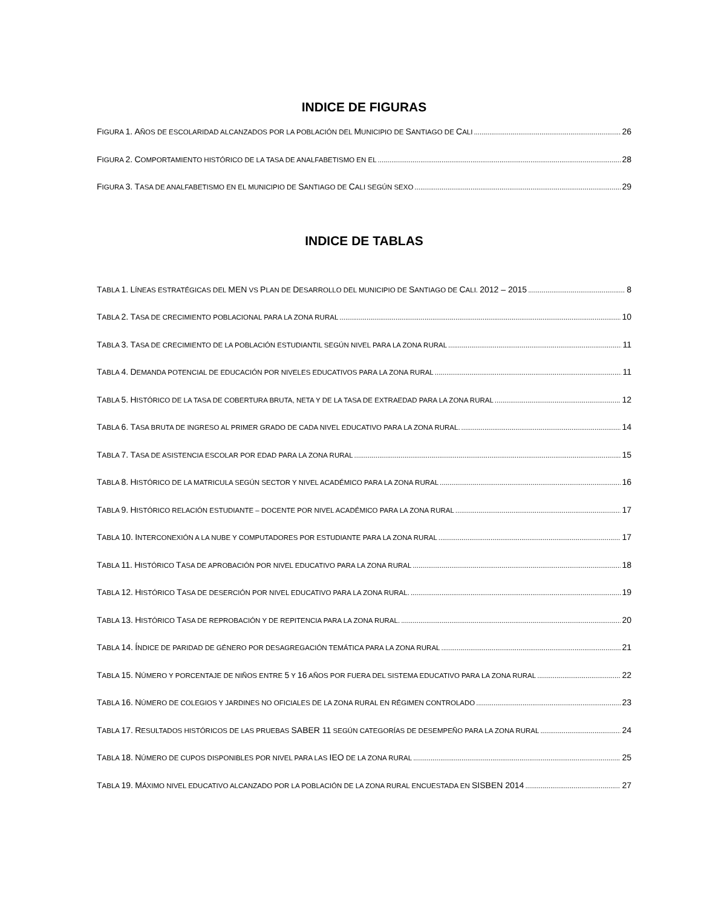INDICE DE FIGURAS
FIGURA 1. AÑOS DE ESCOLARIDAD ALCANZADOS POR LA POBLACIÓN DEL MUNICIPIO DE SANTIAGO DE CALI 26
FIGURA 2. COMPORTAMIENTO HISTÓRICO DE LA TASA DE ANALFABETISMO EN EL 28
FIGURA 3. TASA DE ANALFABETISMO EN EL MUNICIPIO DE SANTIAGO DE CALI SEGÚN SEXO 29
INDICE DE TABLAS
TABLA 1. LÍNEAS ESTRATÉGICAS DEL MEN VS PLAN DE DESARROLLO DEL MUNICIPIO DE SANTIAGO DE CALI. 2012 – 2015 8
TABLA 2. TASA DE CRECIMIENTO POBLACIONAL PARA LA ZONA RURAL 10
TABLA 3. TASA DE CRECIMIENTO DE LA POBLACIÓN ESTUDIANTIL SEGÚN NIVEL PARA LA ZONA RURAL 11
TABLA 4. DEMANDA POTENCIAL DE EDUCACIÓN POR NIVELES EDUCATIVOS PARA LA ZONA RURAL 11
TABLA 5. HISTÓRICO DE LA TASA DE COBERTURA BRUTA, NETA Y DE LA TASA DE EXTRAEDAD PARA LA ZONA RURAL 12
TABLA 6. TASA BRUTA DE INGRESO AL PRIMER GRADO DE CADA NIVEL EDUCATIVO PARA LA ZONA RURAL. 14
TABLA 7. TASA DE ASISTENCIA ESCOLAR POR EDAD PARA LA ZONA RURAL 15
TABLA 8. HISTÓRICO DE LA MATRICULA SEGÚN SECTOR Y NIVEL ACADÉMICO PARA LA ZONA RURAL 16
TABLA 9. HISTÓRICO RELACIÓN ESTUDIANTE – DOCENTE POR NIVEL ACADÉMICO PARA LA ZONA RURAL 17
TABLA 10. INTERCONEXIÓN A LA NUBE Y COMPUTADORES POR ESTUDIANTE PARA LA ZONA RURAL 17
TABLA 11. HISTÓRICO TASA DE APROBACIÓN POR NIVEL EDUCATIVO PARA LA ZONA RURAL 18
TABLA 12. HISTÓRICO TASA DE DESERCIÓN POR NIVEL EDUCATIVO PARA LA ZONA RURAL. 19
TABLA 13. HISTÓRICO TASA DE REPROBACIÓN Y DE REPITENCIA PARA LA ZONA RURAL. 20
TABLA 14. ÍNDICE DE PARIDAD DE GÉNERO POR DESAGREGACIÓN TEMÁTICA PARA LA ZONA RURAL 21
TABLA 15. NÚMERO Y PORCENTAJE DE NIÑOS ENTRE 5 Y 16 AÑOS POR FUERA DEL SISTEMA EDUCATIVO PARA LA ZONA RURAL 22
TABLA 16. NÚMERO DE COLEGIOS Y JARDINES NO OFICIALES DE LA ZONA RURAL EN RÉGIMEN CONTROLADO 23
TABLA 17. RESULTADOS HISTÓRICOS DE LAS PRUEBAS SABER 11 SEGÚN CATEGORÍAS DE DESEMPEÑO PARA LA ZONA RURAL 24
TABLA 18. NÚMERO DE CUPOS DISPONIBLES POR NIVEL PARA LAS IEO DE LA ZONA RURAL 25
TABLA 19. MÁXIMO NIVEL EDUCATIVO ALCANZADO POR LA POBLACIÓN DE LA ZONA RURAL ENCUESTADA EN SISBEN 2014 27